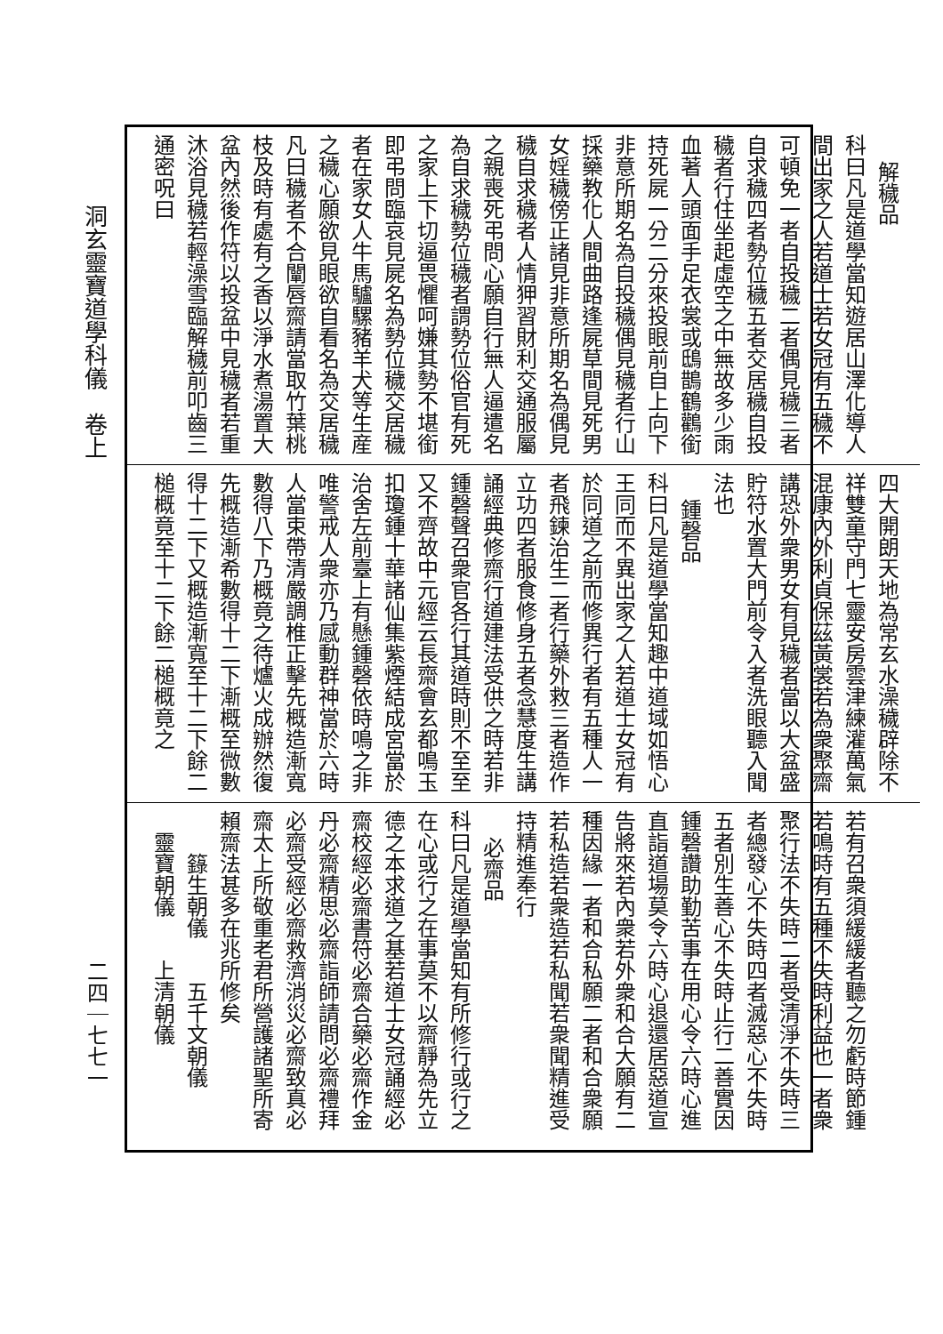洞玄靈寶道學科儀　卷上
二四｜七七一
解穢品
科曰凡是道學當知遊居山澤化導人間出家之人若道士若女冠有五穢不可頓免一者自投穢二者偶見穢三者自求穢四者勢位穢五者交居穢自投穢者行住坐起虛空之中無故多少雨血著人頭面手足衣裳或鴟鵲鶴鸛銜持死屍一分二分來投眼前自上向下非意所期名為自投穢偶見穢者行山採藥教化人間曲路逢屍草間見死男女婬穢傍正諸見非意所期名為偶見穢自求穢者人情狎習財利交通服屬之親喪死弔問心願自行無人逼遣名為自求穢勢位穢者謂勢位俗官有死之家上下切逼畏懼呵嫌其勢不堪銜即弔問臨哀見屍名為勢位穢交居穢者在家女人牛馬驢騾豬羊犬等生産之穢心願欲見眼欲自看名為交居穢凡曰穢者不合闡唇齋請當取竹葉桃枝及時有處有之香以淨水煮湯置大盆內然後作符以投盆中見穢者若重沐浴見穢若輕澡雪臨解穢前叩齒三通密呪曰
四大開朗天地為常玄水澡穢辟除不祥雙童守門七靈安房雲津練灌萬氣混康內外利貞保茲黃裳若為衆聚齋講恐外衆男女有見穢者當以大盆盛貯符水置大門前令入者洗眼聽入聞法也
鍾磬品
科曰凡是道學當知趣中道域如悟心王同而不異出家之人若道士女冠有於同道之前而修異行者有五種人一者飛鍊治生二者行藥外救三者造作立功四者服食修身五者念慧度生講誦經典修齋行道建法受供之時若非鍾磬聲召衆官各行其道時則不至至又不齊故中元經云長齋會玄都鳴玉扣瓊鍾十華諸仙集紫煙結成宮當於治舍左前臺上有懸鍾磬依時鳴之非唯警戒人衆亦乃感動群神當於六時人當束帶清嚴調椎正擊先概造漸寬數得八下乃概竟之待爐火成辦然復先概造漸希數得十二下漸概至微數得十二下又概造漸寬至十二下餘二槌概竟至十二下餘二槌概竟之
若有召衆須緩緩者聽之勿虧時節鍾若鳴時有五種不失時利益也一者衆聚行法不失時二者受清淨不失時三者總發心不失時四者滅惡心不失時五者別生善心不失時止行二善實因鍾磬讚助勤苦事在用心令六時心進直詣道場莫令六時心退還居惡道宣告將來若內衆若外衆和合大願有二種因緣一者和合私願二者和合衆願若私造若衆造若私聞若衆聞精進受持精進奉行
必齋品
科曰凡是道學當知有所修行或行之在心或行之在事莫不以齋靜為先立德之本求道之基若道士女冠誦經必齋校經必齋書符必齋合藥必齋作金丹必齋精思必齋詣師請問必齋禮拜必齋受經必齋救濟消災必齋致真必齋太上所敬重老君所營護諸聖所寄賴齋法甚多在兆所修矣
　　籙生朝儀　　五千文朝儀
　靈寶朝儀　　上清朝儀